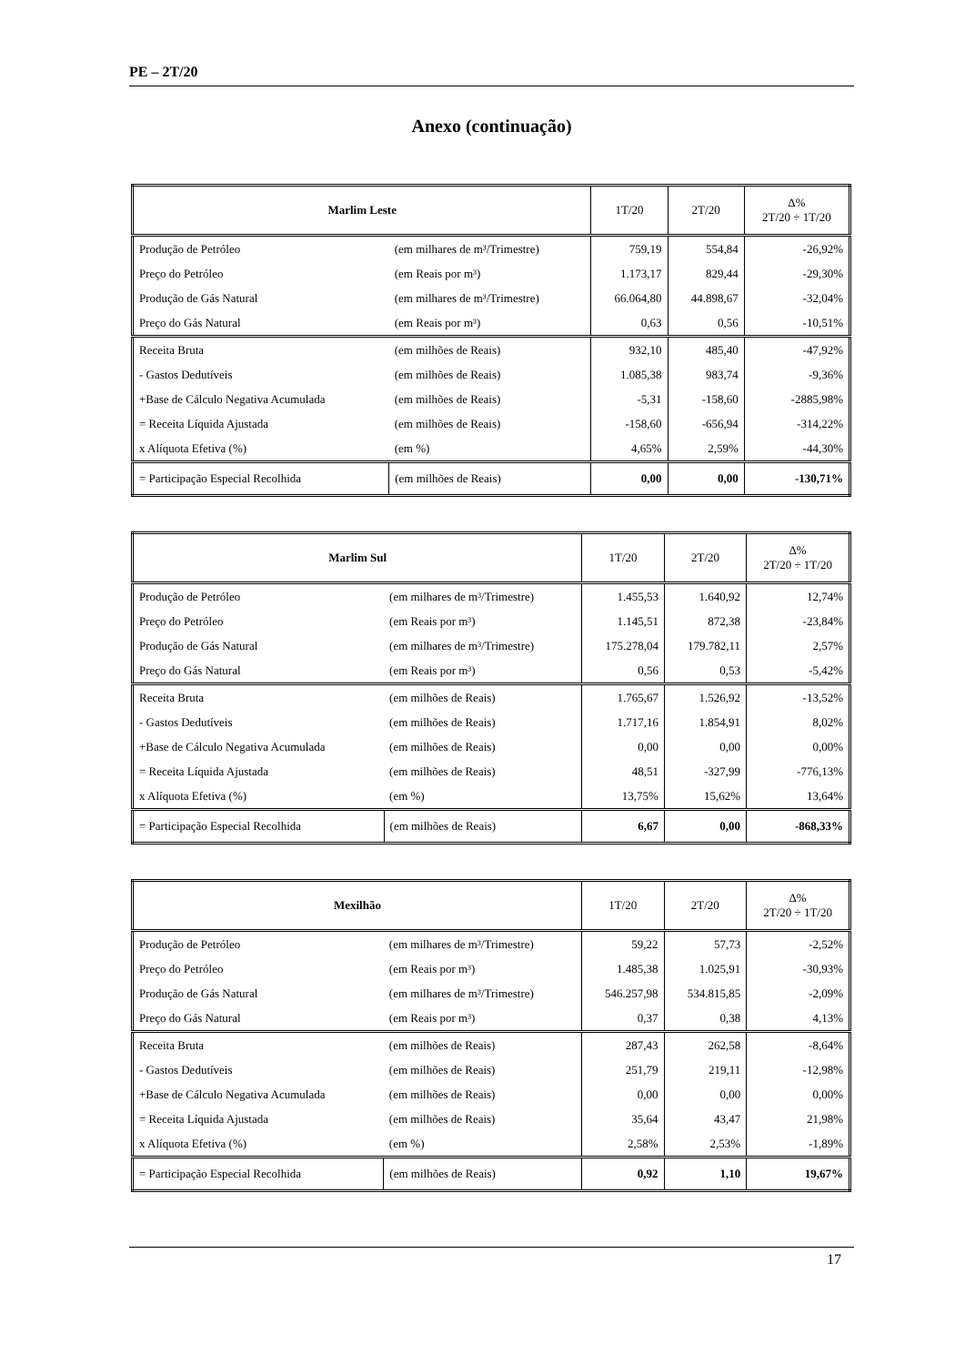PE – 2T/20
Anexo (continuação)
| Marlim Leste | | 1T/20 | 2T/20 | Δ% 2T/20 ÷ 1T/20 |
| --- | --- | --- | --- | --- |
| Produção de Petróleo | (em milhares de m³/Trimestre) | 759,19 | 554,84 | -26,92% |
| Preço do Petróleo | (em Reais por m³) | 1.173,17 | 829,44 | -29,30% |
| Produção de Gás Natural | (em milhares de m³/Trimestre) | 66.064,80 | 44.898,67 | -32,04% |
| Preço do Gás Natural | (em Reais por m³) | 0,63 | 0,56 | -10,51% |
| Receita Bruta | (em milhões de Reais) | 932,10 | 485,40 | -47,92% |
| - Gastos Dedutíveis | (em milhões de Reais) | 1.085,38 | 983,74 | -9,36% |
| +Base de Cálculo Negativa Acumulada | (em milhões de Reais) | -5,31 | -158,60 | -2885,98% |
| = Receita Líquida Ajustada | (em milhões de Reais) | -158,60 | -656,94 | -314,22% |
| x Alíquota Efetiva (%) | (em %) | 4,65% | 2,59% | -44,30% |
| = Participação Especial Recolhida | (em milhões de Reais) | 0,00 | 0,00 | -130,71% |
| Marlim Sul | | 1T/20 | 2T/20 | Δ% 2T/20 ÷ 1T/20 |
| --- | --- | --- | --- | --- |
| Produção de Petróleo | (em milhares de m³/Trimestre) | 1.455,53 | 1.640,92 | 12,74% |
| Preço do Petróleo | (em Reais por m³) | 1.145,51 | 872,38 | -23,84% |
| Produção de Gás Natural | (em milhares de m³/Trimestre) | 175.278,04 | 179.782,11 | 2,57% |
| Preço do Gás Natural | (em Reais por m³) | 0,56 | 0,53 | -5,42% |
| Receita Bruta | (em milhões de Reais) | 1.765,67 | 1.526,92 | -13,52% |
| - Gastos Dedutíveis | (em milhões de Reais) | 1.717,16 | 1.854,91 | 8,02% |
| +Base de Cálculo Negativa Acumulada | (em milhões de Reais) | 0,00 | 0,00 | 0,00% |
| = Receita Líquida Ajustada | (em milhões de Reais) | 48,51 | -327,99 | -776,13% |
| x Alíquota Efetiva (%) | (em %) | 13,75% | 15,62% | 13,64% |
| = Participação Especial Recolhida | (em milhões de Reais) | 6,67 | 0,00 | -868,33% |
| Mexilhão | | 1T/20 | 2T/20 | Δ% 2T/20 ÷ 1T/20 |
| --- | --- | --- | --- | --- |
| Produção de Petróleo | (em milhares de m³/Trimestre) | 59,22 | 57,73 | -2,52% |
| Preço do Petróleo | (em Reais por m³) | 1.485,38 | 1.025,91 | -30,93% |
| Produção de Gás Natural | (em milhares de m³/Trimestre) | 546.257,98 | 534.815,85 | -2,09% |
| Preço do Gás Natural | (em Reais por m³) | 0,37 | 0,38 | 4,13% |
| Receita Bruta | (em milhões de Reais) | 287,43 | 262,58 | -8,64% |
| - Gastos Dedutíveis | (em milhões de Reais) | 251,79 | 219,11 | -12,98% |
| +Base de Cálculo Negativa Acumulada | (em milhões de Reais) | 0,00 | 0,00 | 0,00% |
| = Receita Líquida Ajustada | (em milhões de Reais) | 35,64 | 43,47 | 21,98% |
| x Alíquota Efetiva (%) | (em %) | 2,58% | 2,53% | -1,89% |
| = Participação Especial Recolhida | (em milhões de Reais) | 0,92 | 1,10 | 19,67% |
17